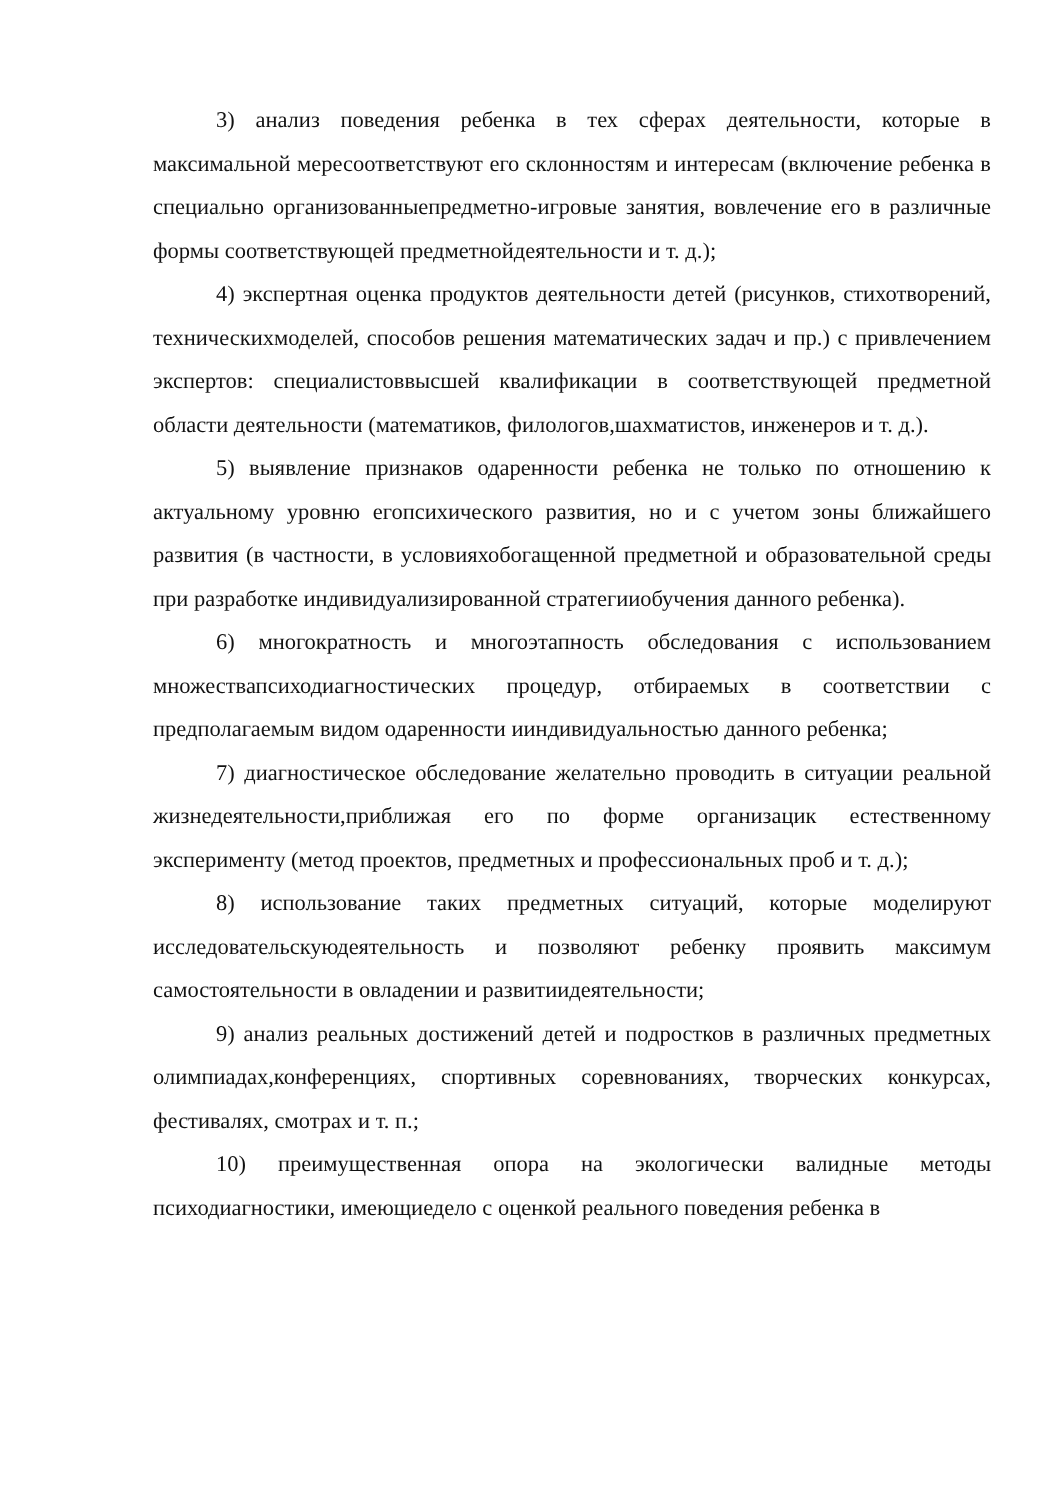3) анализ поведения ребенка в тех сферах деятельности, которые в максимальной мересоответствуют его склонностям и интересам (включение ребенка в специально организованныепредметно-игровые занятия, вовлечение его в различные формы соответствующей предметнойдеятельности и т. д.);
4) экспертная оценка продуктов деятельности детей (рисунков, стихотворений, техническихмоделей, способов решения математических задач и пр.) с привлечением экспертов: специалистоввысшей квалификации в соответствующей предметной области деятельности (математиков, филологов,шахматистов, инженеров и т. д.).
5) выявление признаков одаренности ребенка не только по отношению к актуальному уровню егопсихического развития, но и с учетом зоны ближайшего развития (в частности, в условияхобогащенной предметной и образовательной среды при разработке индивидуализированной стратегииобучения данного ребенка).
6) многократность и многоэтапность обследования с использованием множествапсиходиагностических процедур, отбираемых в соответствии с предполагаемым видом одаренности ииндивидуальностью данного ребенка;
7) диагностическое обследование желательно проводить в ситуации реальной жизнедеятельности,приближая его по форме организацик естественному эксперименту (метод проектов, предметных и профессиональных проб и т. д.);
8) использование таких предметных ситуаций, которые моделируют исследовательскуюдеятельность и позволяют ребенку проявить максимум самостоятельности в овладении и развитиидеятельности;
9) анализ реальных достижений детей и подростков в различных предметных олимпиадах,конференциях, спортивных соревнованиях, творческих конкурсах, фестивалях, смотрах и т. п.;
10) преимущественная опора на экологически валидные методы психодиагностики, имеющиедело с оценкой реального поведения ребенка в